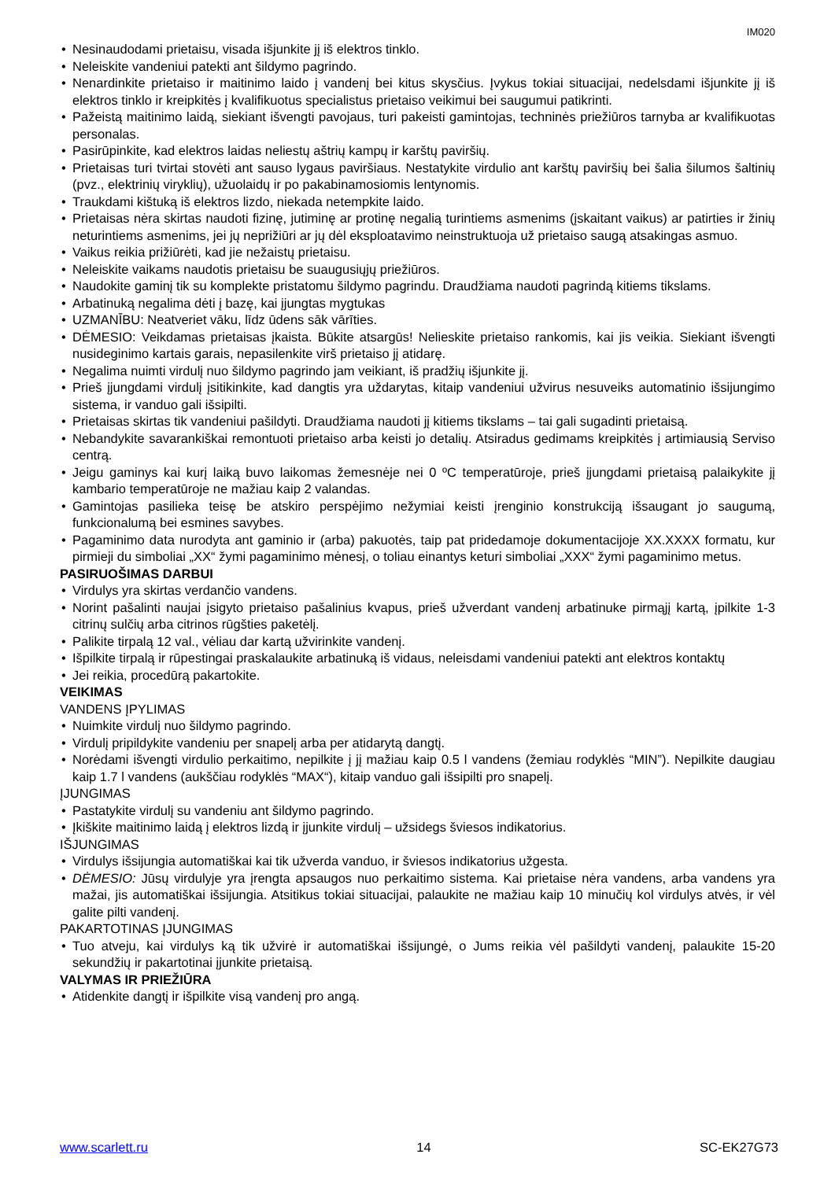IM020
Nesinaudodami prietaisu, visada išjunkite jį iš elektros tinklo.
Neleiskite vandeniui patekti ant šildymo pagrindo.
Nenardinkite prietaiso ir maitinimo laido į vandenį bei kitus skysčius. Įvykus tokiai situacijai, nedelsdami išjunkite jį iš elektros tinklo ir kreipkitės į kvalifikuotus specialistus prietaiso veikimui bei saugumui patikrinti.
Pažeistą maitinimo laidą, siekiant išvengti pavojaus, turi pakeisti gamintojas, techninės priežiūros tarnyba ar kvalifikuotas personalas.
Pasirūpinkite, kad elektros laidas neliestų aštrių kampų ir karštų paviršių.
Prietaisas turi tvirtai stovėti ant sauso lygaus paviršiaus. Nestatykite virdulio ant karštų paviršių bei šalia šilumos šaltinių (pvz., elektrinių viryklių), užuolaidų ir po pakabinamosiomis lentynomis.
Traukdami kištuką iš elektros lizdo, niekada netempkite laido.
Prietaisas nėra skirtas naudoti fizinę, jutiminę ar protinę negalią turintiems asmenims (įskaitant vaikus) ar patirties ir žinių neturintiems asmenims, jei jų neprižiūri ar jų dėl eksploatavimo neinstruktuoja už prietaiso saugą atsakingas asmuo.
Vaikus reikia prižiūrėti, kad jie nežaistų prietaisu.
Neleiskite vaikams naudotis prietaisu be suaugusiųjų priežiūros.
Naudokite gaminį tik su komplekte pristatomu šildymo pagrindu. Draudžiama naudoti pagrindą kitiems tikslams.
Arbatinuką negalima dėti į bazę, kai įjungtas mygtukas
UZMANĪBU: Neatveriet vāku, līdz ūdens sāk vārīties.
DĖMESIO: Veikdamas prietaisas įkaista. Būkite atsargūs! Nelieskite prietaiso rankomis, kai jis veikia. Siekiant išvengti nusideginimo kartais garais, nepasilenkite virš prietaiso jį atidarę.
Negalima nuimti virdulį nuo šildymo pagrindo jam veikiant, iš pradžių išjunkite jį.
Prieš įjungdami virdulį įsitikinkite, kad dangtis yra uždarytas, kitaip vandeniui užvirus nesuveiks automatinio išsijungimo sistema, ir vanduo gali išsipilti.
Prietaisas skirtas tik vandeniui pašildyti. Draudžiama naudoti jį kitiems tikslams – tai gali sugadinti prietaisą.
Nebandykite savarankiškai remontuoti prietaiso arba keisti jo detalių. Atsiradus gedimams kreipkitės į artimiausią Serviso centrą.
Jeigu gaminys kai kurį laiką buvo laikomas žemesnėje nei 0 ºC temperatūroje, prieš įjungdami prietaisą palaikykite jį kambario temperatūroje ne mažiau kaip 2 valandas.
Gamintojas pasilieka teisę be atskiro perspėjimo nežymiai keisti įrenginio konstrukciją išsaugant jo saugumą, funkcionalumą bei esmines savybes.
Pagaminimo data nurodyta ant gaminio ir (arba) pakuotės, taip pat pridedamoje dokumentacijoje XX.XXXX formatu, kur pirmieji du simboliai „XX“ žymi pagaminimo mėnesį, o toliau einantys keturi simboliai „XXX“ žymi pagaminimo metus.
PASIRUOŠIMAS DARBUI
Virdulys yra skirtas verdančio vandens.
Norint pašalinti naujai įsigyto prietaiso pašalinius kvapus, prieš užverdant vandenį arbatinuke pirmąjį kartą, įpilkite 1-3 citrinų sulčių arba citrinos rūgšties paketėlį.
Palikite tirpalą 12 val., vėliau dar kartą užvirinkite vandenį.
Išpilkite tirpalą ir rūpestingai praskalaukite arbatinuką iš vidaus, neleisdami vandeniui patekti ant elektros kontaktų
Jei reikia, procedūrą pakartokite.
VEIKIMAS
VANDENS ĮPYLIMAS
Nuimkite virdulį nuo šildymo pagrindo.
Virdulį pripildykite vandeniu per snapelį arba per atidarytą dangtį.
Norėdami išvengti virdulio perkaitimo, nepilkite į jį mažiau kaip 0.5 l vandens (žemiau rodyklės “MIN”). Nepilkite daugiau kaip 1.7 l vandens (aukščiau rodyklės “MAX“), kitaip vanduo gali išsipilti pro snapelį.
ĮJUNGIMAS
Pastatykite virdulį su vandeniu ant šildymo pagrindo.
Įkiškite maitinimo laidą į elektros lizdą ir įjunkite virdulį – užsidegs šviesos indikatorius.
IŠJUNGIMAS
Virdulys išsijungia automatiškai kai tik užverda vanduo, ir šviesos indikatorius užgesta.
DĖMESIO: Jūsų virdulyje yra įrengta apsaugos nuo perkaitimo sistema. Kai prietaise nėra vandens, arba vandens yra mažai, jis automatiškai išsijungia. Atsitikus tokiai situacijai, palaukite ne mažiau kaip 10 minučių kol virdulys atvės, ir vėl galite pilti vandenį.
PAKARTOTINAS ĮJUNGIMAS
Tuo atveju, kai virdulys ką tik užvirė ir automatiškai išsijungė, o Jums reikia vėl pašildyti vandenį, palaukite 15-20 sekundžių ir pakartotinai įjunkite prietaisą.
VALYMAS IR PRIEŽIŪRA
Atidenkite dangtį ir išpilkite visą vandenį pro angą.
www.scarlett.ru 14 SC-EK27G73